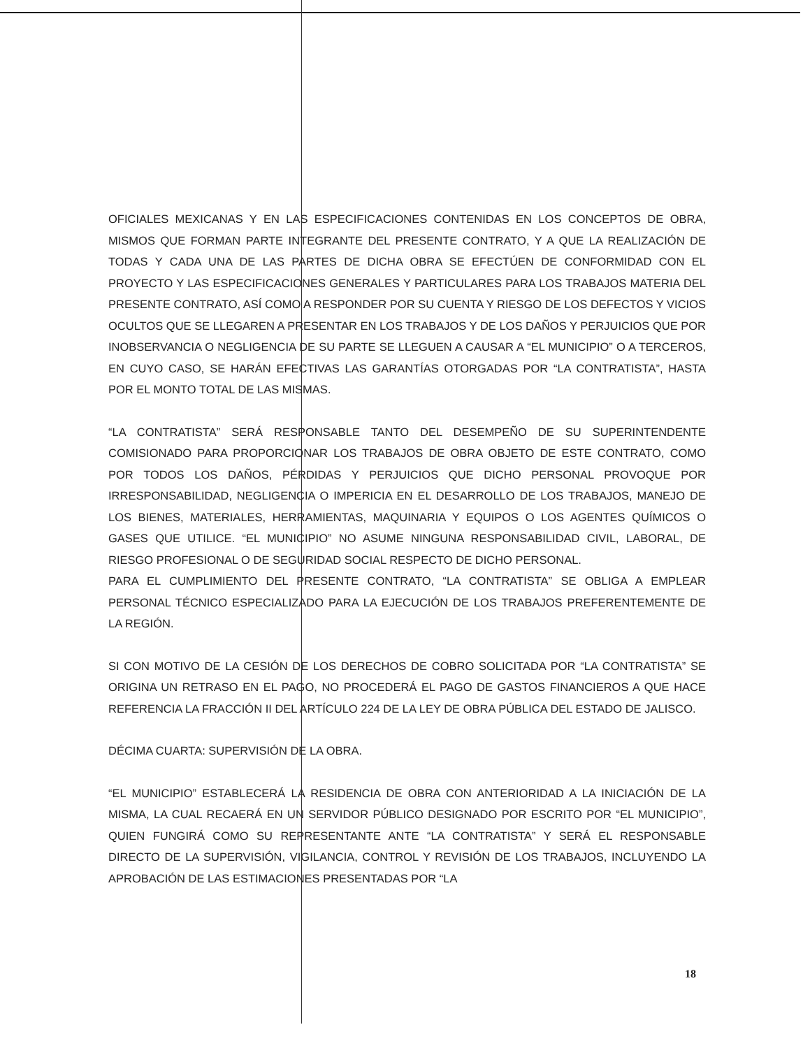OFICIALES MEXICANAS Y EN LAS ESPECIFICACIONES CONTENIDAS EN LOS CONCEPTOS DE OBRA, MISMOS QUE FORMAN PARTE INTEGRANTE DEL PRESENTE CONTRATO, Y A QUE LA REALIZACIÓN DE TODAS Y CADA UNA DE LAS PARTES DE DICHA OBRA SE EFECTÚEN DE CONFORMIDAD CON EL PROYECTO Y LAS ESPECIFICACIONES GENERALES Y PARTICULARES PARA LOS TRABAJOS MATERIA DEL PRESENTE CONTRATO, ASÍ COMO A RESPONDER POR SU CUENTA Y RIESGO DE LOS DEFECTOS Y VICIOS OCULTOS QUE SE LLEGAREN A PRESENTAR EN LOS TRABAJOS Y DE LOS DAÑOS Y PERJUICIOS QUE POR INOBSERVANCIA O NEGLIGENCIA DE SU PARTE SE LLEGUEN A CAUSAR A “EL MUNICIPIO” O A TERCEROS, EN CUYO CASO, SE HARÁN EFECTIVAS LAS GARANTÍAS OTORGADAS POR “LA CONTRATISTA”, HASTA POR EL MONTO TOTAL DE LAS MISMAS.
“LA CONTRATISTA” SERÁ RESPONSABLE TANTO DEL DESEMPEÑO DE SU SUPERINTENDENTE COMISIONADO PARA PROPORCIONAR LOS TRABAJOS DE OBRA OBJETO DE ESTE CONTRATO, COMO POR TODOS LOS DAÑOS, PÉRDIDAS Y PERJUICIOS QUE DICHO PERSONAL PROVOQUE POR IRRESPONSABILIDAD, NEGLIGENCIA O IMPERICIA EN EL DESARROLLO DE LOS TRABAJOS, MANEJO DE LOS BIENES, MATERIALES, HERRAMIENTAS, MAQUINARIA Y EQUIPOS O LOS AGENTES QUÍMICOS O GASES QUE UTILICE. “EL MUNICIPIO” NO ASUME NINGUNA RESPONSABILIDAD CIVIL, LABORAL, DE RIESGO PROFESIONAL O DE SEGURIDAD SOCIAL RESPECTO DE DICHO PERSONAL.
PARA EL CUMPLIMIENTO DEL PRESENTE CONTRATO, “LA CONTRATISTA” SE OBLIGA A EMPLEAR PERSONAL TÉCNICO ESPECIALIZADO PARA LA EJECUCIÓN DE LOS TRABAJOS PREFERENTEMENTE DE LA REGIÓN.
SI CON MOTIVO DE LA CESIÓN DE LOS DERECHOS DE COBRO SOLICITADA POR “LA CONTRATISTA” SE ORIGINA UN RETRASO EN EL PAGO, NO PROCEDERÁ EL PAGO DE GASTOS FINANCIEROS A QUE HACE REFERENCIA LA FRACCIÓN II DEL ARTÍCULO 224 DE LA LEY DE OBRA PÚBLICA DEL ESTADO DE JALISCO.
DÉCIMA CUARTA: SUPERVISIÓN DE LA OBRA.
“EL MUNICIPIO” ESTABLECERÁ LA RESIDENCIA DE OBRA CON ANTERIORIDAD A LA INICIACIÓN DE LA MISMA, LA CUAL RECAERÁ EN UN SERVIDOR PÚBLICO DESIGNADO POR ESCRITO POR “EL MUNICIPIO”, QUIEN FUNGIRÁ COMO SU REPRESENTANTE ANTE “LA CONTRATISTA” Y SERÁ EL RESPONSABLE DIRECTO DE LA SUPERVISIÓN, VIGILANCIA, CONTROL Y REVISIÓN DE LOS TRABAJOS, INCLUYENDO LA APROBACIÓN DE LAS ESTIMACIONES PRESENTADAS POR “LA
18